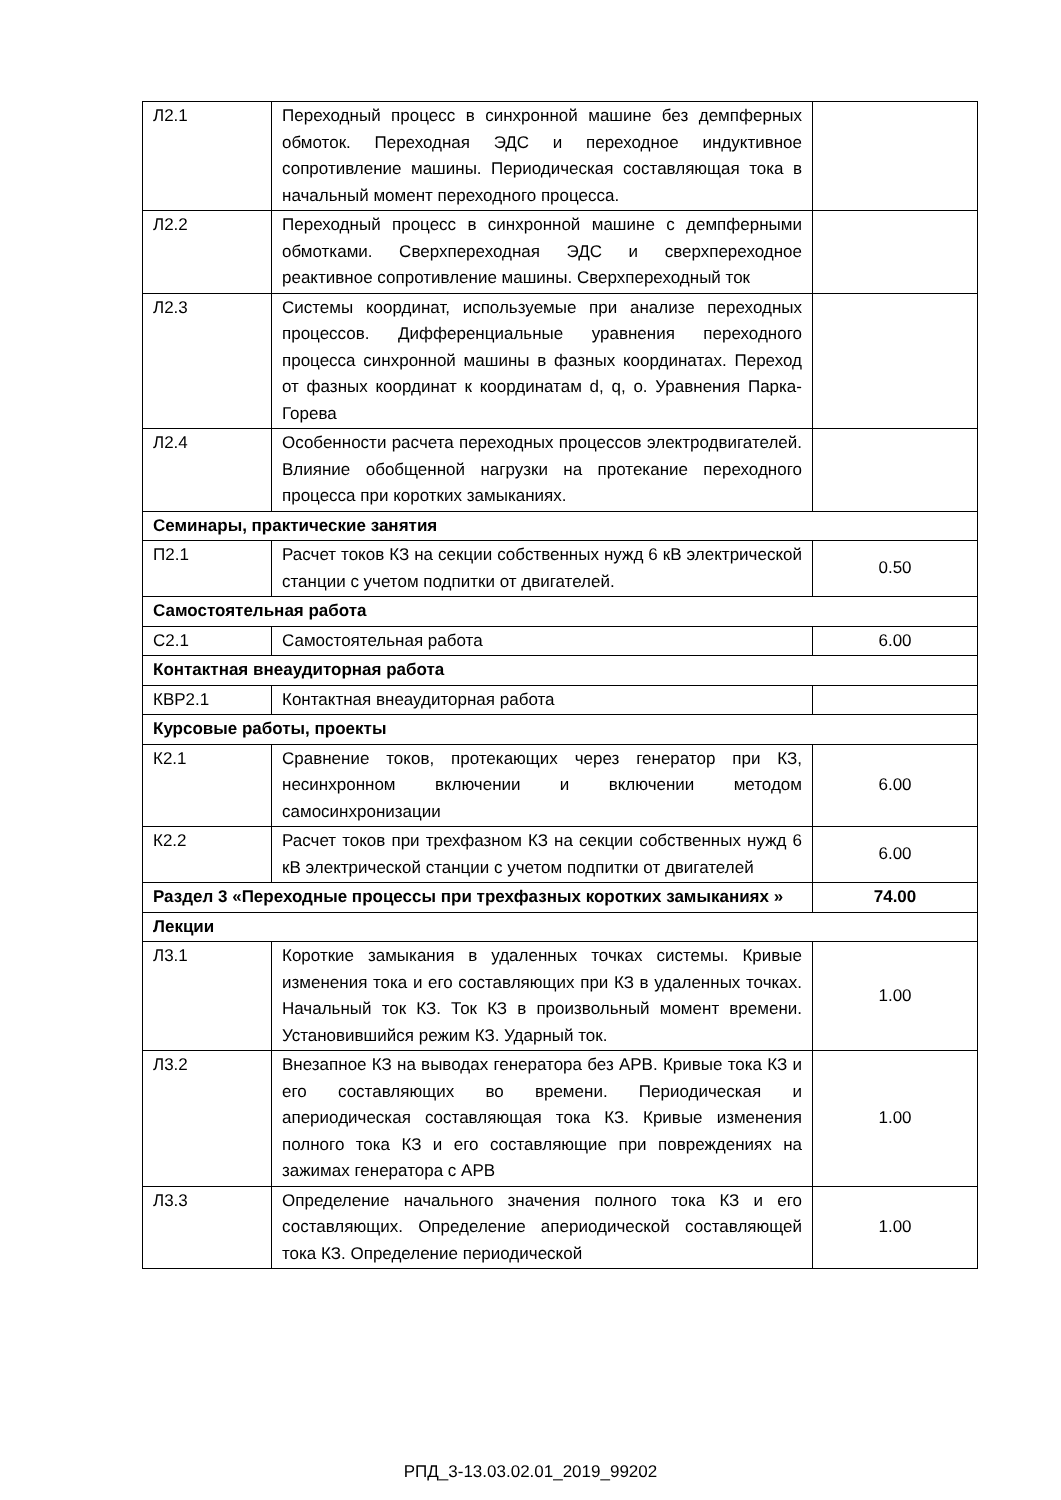| Л2.1 | Переходный процесс в синхронной машине без демпферных обмоток. Переходная ЭДС и переходное индуктивное сопротивление машины. Периодическая составляющая тока в начальный момент переходного процесса. | |
| Л2.2 | Переходный процесс в синхронной машине с демпферными обмотками. Сверхпереходная ЭДС и сверхпереходное реактивное сопротивление машины. Сверхпереходный ток | |
| Л2.3 | Системы координат, используемые при анализе переходных процессов. Дифференциальные уравнения переходного процесса синхронной машины в фазных координатах. Переход от фазных координат к координатам d, q, o. Уравнения Парка-Горева | |
| Л2.4 | Особенности расчета переходных процессов электродвигателей. Влияние обобщенной нагрузки на протекание переходного процесса при коротких замыканиях. | |
| Семинары, практические занятия | | |
| П2.1 | Расчет токов КЗ на секции собственных нужд 6 кВ электрической станции с учетом подпитки от двигателей. | 0.50 |
| Самостоятельная работа | | |
| С2.1 | Самостоятельная работа | 6.00 |
| Контактная внеаудиторная работа | | |
| КВР2.1 | Контактная внеаудиторная работа | |
| Курсовые работы, проекты | | |
| К2.1 | Сравнение токов, протекающих через генератор при КЗ, несинхронном включении и включении методом самосинхронизации | 6.00 |
| К2.2 | Расчет токов при трехфазном КЗ на секции собственных нужд 6 кВ электрической станции с учетом подпитки от двигателей | 6.00 |
| Раздел 3 «Переходные процессы при трехфазных коротких замыканиях » | | 74.00 |
| Лекции | | |
| Л3.1 | Короткие замыкания в удаленных точках системы. Кривые изменения тока и его составляющих при КЗ в удаленных точках. Начальный ток КЗ. Ток КЗ в произвольный момент времени. Установившийся режим КЗ. Ударный ток. | 1.00 |
| Л3.2 | Внезапное КЗ на выводах генератора без АРВ. Кривые тока КЗ и его составляющих во времени. Периодическая и апериодическая составляющая тока КЗ. Кривые изменения полного тока КЗ и его составляющие при повреждениях на зажимах генератора с АРВ | 1.00 |
| Л3.3 | Определение начального значения полного тока КЗ и его составляющих. Определение апериодической составляющей тока КЗ. Определение периодической | 1.00 |
РПД_3-13.03.02.01_2019_99202